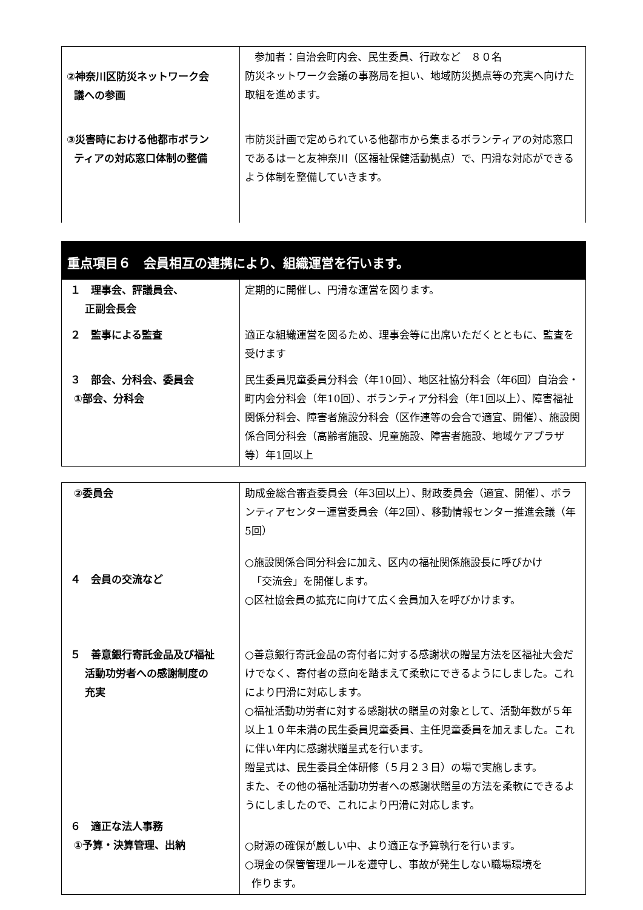| ②神奈川区防災ネットワーク会 議への参画 | 参加者：自治会町内会、民生委員、行政など ８０名 防災ネットワーク会議の事務局を担い、地域防災拠点等の充実へ向けた取組を進めます。 |
| ③災害時における他都市ボラン ティアの対応窓口体制の整備 | 市防災計画で定められている他都市から集まるボランティアの対応窓口であるはーと友神奈川（区福祉保健活動拠点）で、円滑な対応ができるよう体制を整備していきます。 |
重点項目６　会員相互の連携により、組織運営を行います。
| １ 理事会、評議員会、 正副会長会 | 定期的に開催し、円滑な運営を図ります。 |
| ２ 監事による監査 | 適正な組織運営を図るため、理事会等に出席いただくとともに、監査を受けます |
| ３ 部会、分科会、委員会 ①部会、分科会 | 民生委員児童委員分科会（年10回）、地区社協分科会（年6回）自治会・町内会分科会（年10回）、ボランティア分科会（年1回以上）、障害福祉関係分科会、障害者施設分科会（区作連等の会合で適宜、開催）、施設関係合同分科会（高齢者施設、児童施設、障害者施設、地域ケアプラザ等）年1回以上 |
| ②委員会 | 助成金総合審査委員会（年3回以上）、財政委員会（適宜、開催）、ボランティアセンター運営委員会（年2回）、移動情報センター推進会議（年5回） |
| ４ 会員の交流など | ○施設関係合同分科会に加え、区内の福祉関係施設長に呼びかけ 「交流会」を開催します。 ○区社協会員の拡充に向けて広く会員加入を呼びかけます。 |
| ５ 善意銀行寄託金品及び福祉 活動功労者への感謝制度の 充実 | ○善意銀行寄託金品の寄付者に対する感謝状の贈呈方法を区福祉大会だけでなく、寄付者の意向を踏まえて柔軟にできるようにしました。これにより円滑に対応します。 ○福祉活動功労者に対する感謝状の贈呈の対象として、活動年数が５年以上１０年未満の民生委員児童委員、主任児童委員を加えました。これに伴い年内に感謝状贈呈式を行います。 贈呈式は、民生委員全体研修（５月２３日）の場で実施します。 また、その他の福祉活動功労者への感謝状贈呈の方法を柔軟にできるようにしましたので、これにより円滑に対応します。 |
| ６ 適正な法人事務 ①予算・決算管理、出納 | ○財源の確保が厳しい中、より適正な予算執行を行います。 ○現金の保管管理ルールを遵守し、事故が発生しない職場環境を 作ります。 |